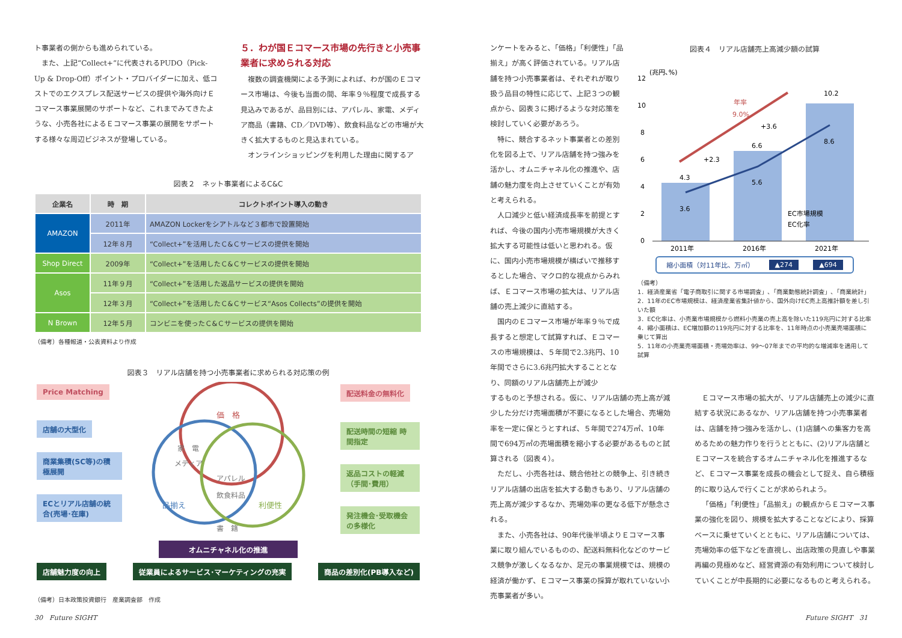ト事業者の側からも進められている。
また、上記“Collect+”に代表されるPUDO（Pick-Up & Drop-Off）ポイント・プロバイダーに加え、低コストでのエクスプレス配送サービスの提供や海外向けＥコマース事業展開のサポートなど、これまでみてきたような、小売各社によるＥコマース事業の展開をサポートする様々な周辺ビジネスが登場している。
５．わが国Ｅコマース市場の先行きと小売事業者に求められる対応
複数の調査機関による予測によれば、わが国のＥコマース市場は、今後も当面の間、年率９％程度で成長する見込みであるが、品目別には、アパレル、家電、メディア商品（書籍、CD／DVD等）、飲食料品などの市場が大きく拡大するものと見込まれている。
オンラインショッピングを利用した理由に関するア
図表２　ネット事業者によるC&C
| 企業名 | 時 期 | コレクトポイント導入の動き |
| --- | --- | --- |
| AMAZON | 2011年 | AMAZON Lockerをシアトルなど３都市で設置開始 |
| | 12年８月 | “Collect+”を活用したＣ&Ｃサービスの提供を開始 |
| Shop Direct | 2009年 | “Collect+”を活用したＣ&Ｃサービスの提供を開始 |
| Asos | 11年９月 | “Collect+”を活用した返品サービスの提供を開始 |
| | 12年３月 | “Collect+”を活用したＣ&Ｃサービス“Asos Collects”の提供を開始 |
| N Brown | 12年５月 | コンビニを使ったＣ&Ｃサービスの提供を開始 |
（備考）各種報道・公表資料より作成
図表３　リアル店舗を持つ小売事業者に求められる対応策の例
Price Matching
店舗の大型化
商業集積(SC等)の積極展開 ECとリアル店舗の統合(売場･在庫)
価　格
家　電
メディア
アパレル
飲食料品
品揃え
利便性
書　籍
配送料金の無料化
配送時間の短縮 時間指定
返品コストの軽減（手間･費用） 発注機会･受取機会の多様化
オムニチャネル化の推進
店舗魅力度の向上 従業員によるサービス･マーケティングの充実 商品の差別化(PB導入など)
（備考）日本政策投資銀行　産業調査部　作成
30　Future SIGHT
ンケートをみると、「価格」「利便性」「品揃え」が高く評価されている。リアル店舗を持つ小売事業者は、それぞれが取り扱う品目の特性に応じて、上記３つの観点から、図表３に掲げるような対応策を検討していく必要があろう。
特に、競合するネット事業者との差別化を図る上で、リアル店舗を持つ強みを活かし、オムニチャネル化の推進や、店舗の魅力度を向上させていくことが有効と考えられる。
人口減少と低い経済成長率を前提とすれば、今後の国内小売市場規模が大きく拡大する可能性は低いと思われる。仮に、国内小売市場規模が横ばいで推移するとした場合、マクロ的な視点からみれば、Ｅコマース市場の拡大は、リアル店舗の売上減少に直結する。
国内のＥコマース市場が年率９％で成長すると想定して試算すれば、Ｅコマースの市場規模は、５年間で2.3兆円、10年間でさらに3.6兆円拡大することとなり、同額のリアル店舗売上が減少
図表４　リアル店舗売上高減少額の試算
(兆円､%)
12
10
8
6
4
2
0
4.3
6.6
10.2
3.6
5.6
8.6
+2.3
+3.6
年率
9.0%
2011年
2016年
2021年
EC市場規模
EC化率
縮小面積（対11年比、万㎡） ▲274 ▲694
（備考）
1．経済産業省「電子商取引に関する市場調査」､「商業動態統計調査」､「商業統計」
2．11年のEC市場規模は、経済産業省集計値から、国外向けEC売上高推計額を差し引いた額
3．EC化率は、小売業市場規模から燃料小売業の売上高を除いた119兆円に対する比率
4．縮小面積は、EC増加額の119兆円に対する比率を、11年時点の小売業売場面積に乗じて算出
5．11年の小売業売場面積・売場効率は、99～07年までの平均的な増減率を適用して試算
するものと予想される。仮に、リアル店舗の売上高が減少した分だけ売場面積が不要になるとした場合、売場効率を一定に保とうとすれば、５年間で274万㎡、10年間で694万㎡の売場面積を縮小する必要があるものと試算される（図表４）。
ただし、小売各社は、競合他社との競争上、引き続きリアル店舗の出店を拡大する動きもあり、リアル店舗の売上高が減少するなか、売場効率の更なる低下が懸念される。
また、小売各社は、90年代後半頃よりＥコマース事業に取り組んでいるものの、配送料無料化などのサービス競争が激しくなるなか、足元の事業規模では、規模の経済が働かず、Ｅコマース事業の採算が取れていない小売事業者が多い。
Ｅコマース市場の拡大が、リアル店舗売上の減少に直結する状況にあるなか、リアル店舗を持つ小売事業者は、店舗を持つ強みを活かし、(1)店舗への集客力を高めるための魅力作りを行うとともに、(2)リアル店舗とＥコマースを統合するオムニチャネル化を推進するなど、Ｅコマース事業を成長の機会として捉え、自ら積極的に取り込んで行くことが求められよう。
「価格」「利便性」「品揃え」の観点からＥコマース事業の強化を図り、規模を拡大することなどにより、採算ベースに乗せていくとともに、リアル店舗については、売場効率の低下などを直視し、出店政策の見直しや事業再編の見極めなど、経営資源の有効利用について検討していくことが中長期的に必要になるものと考えられる。
Future SIGHT　31